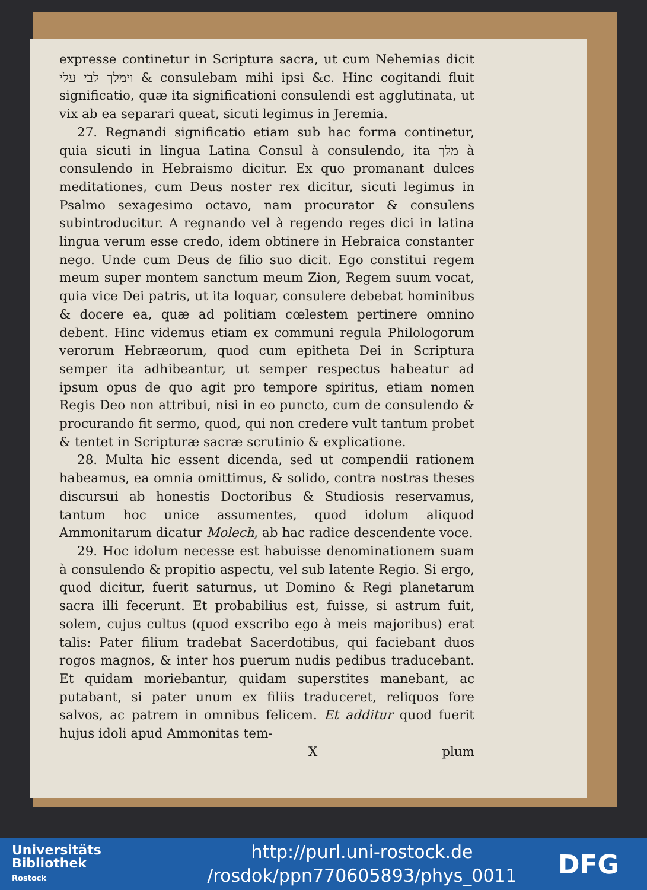expresse continetur in Scriptura sacra, ut cum Nehemias dicit וימלך לבי עלי & consulebam mihi ipsi &c. Hinc cogitandi fluit significatio, quæ ita significationi consulendi est agglutinata, ut vix ab ea separari queat, sicuti legimus in Jeremia.
27. Regnandi significatio etiam sub hac forma continetur, quia sicuti in lingua Latina Consul à consulendo, ita מלך à consulendo in Hebraismo dicitur. Ex quo promanant dulces meditationes, cum Deus noster rex dicitur, sicuti legimus in Psalmo sexagesimo octavo, nam procurator & consulens subintroducitur. A regnando vel à regendo reges dici in latina lingua verum esse credo, idem obtinere in Hebraica constanter nego. Unde cum Deus de filio suo dicit. Ego constitui regem meum super montem sanctum meum Zion, Regem suum vocat, quia vice Dei patris, ut ita loquar, consulere debebat hominibus & docere ea, quæ ad politiam cœlestem pertinere omnino debent. Hinc videmus etiam ex communi regula Philologorum verorum Hebræorum, quod cum epitheta Dei in Scriptura semper ita adhibeantur, ut semper respectus habeatur ad ipsum opus de quo agit pro tempore spiritus, etiam nomen Regis Deo non attribui, nisi in eo puncto, cum de consulendo & procurando fit sermo, quod, qui non credere vult tantum probet & tentet in Scripturæ sacræ scrutinio & explicatione.
28. Multa hic essent dicenda, sed ut compendii rationem habeamus, ea omnia omittimus, & solido, contra nostras theses discursui ab honestis Doctoribus & Studiosis reservamus, tantum hoc unice assumentes, quod idolum aliquod Ammonitarum dicatur Molech, ab hac radice descendente voce.
29. Hoc idolum necesse est habuisse denominationem suam à consulendo & propitio aspectu, vel sub latente Regio. Si ergo, quod dicitur, fuerit saturnus, ut Domino & Regi planetarum sacra illi fecerunt. Et probabilius est, fuisse, si astrum fuit, solem, cujus cultus (quod exscribo ego à meis majoribus) erat talis: Pater filium tradebat Sacerdotibus, qui faciebant duos rogos magnos, & inter hos puerum nudis pedibus traducebant. Et quidam moriebantur, quidam superstites manebant, ac putabant, si pater unum ex filiis traduceret, reliquos fore salvos, ac patrem in omnibus felicem. Et additur quod fuerit hujus idoli apud Ammonitas tem-
Xplum
Universitäts
Bibliothek
Rostock
http://purl.uni-rostock.de
/rosdok/ppn770605893/phys_0011
DFG